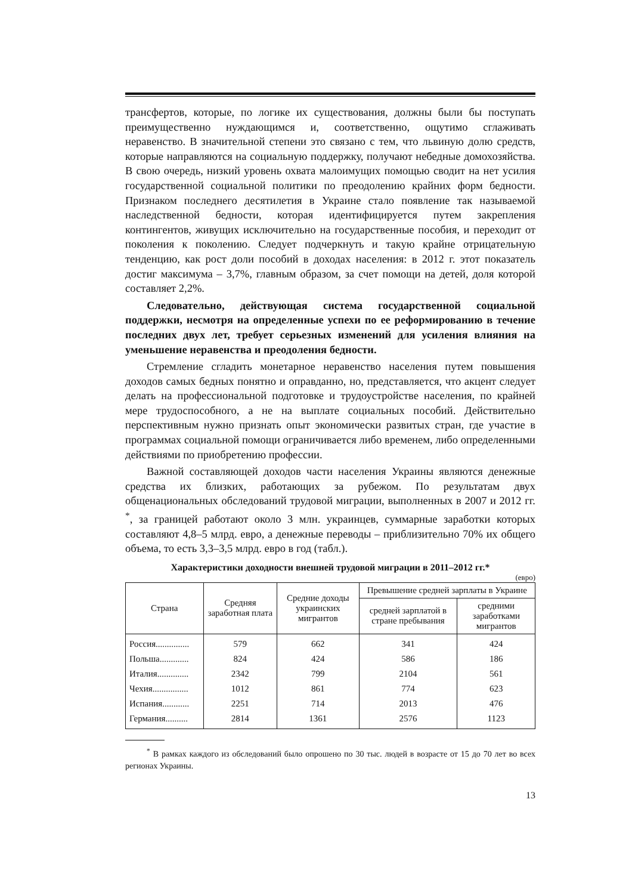трансфертов, которые, по логике их существования, должны были бы поступать преимущественно нуждающимся и, соответственно, ощутимо сглаживать неравенство. В значительной степени это связано с тем, что львиную долю средств, которые направляются на социальную поддержку, получают небедные домохозяйства. В свою очередь, низкий уровень охвата малоимущих помощью сводит на нет усилия государственной социальной политики по преодолению крайних форм бедности. Признаком последнего десятилетия в Украине стало появление так называемой наследственной бедности, которая идентифицируется путем закрепления контингентов, живущих исключительно на государственные пособия, и переходит от поколения к поколению. Следует подчеркнуть и такую крайне отрицательную тенденцию, как рост доли пособий в доходах населения: в 2012 г. этот показатель достиг максимума – 3,7%, главным образом, за счет помощи на детей, доля которой составляет 2,2%.
Следовательно, действующая система государственной социальной поддержки, несмотря на определенные успехи по ее реформированию в течение последних двух лет, требует серьезных изменений для усиления влияния на уменьшение неравенства и преодоления бедности.
Стремление сгладить монетарное неравенство населения путем повышения доходов самых бедных понятно и оправданно, но, представляется, что акцент следует делать на профессиональной подготовке и трудоустройстве населения, по крайней мере трудоспособного, а не на выплате социальных пособий. Действительно перспективным нужно признать опыт экономически развитых стран, где участие в программах социальной помощи ограничивается либо временем, либо определенными действиями по приобретению профессии.
Важной составляющей доходов части населения Украины являются денежные средства их близких, работающих за рубежом. По результатам двух общенациональных обследований трудовой миграции, выполненных в 2007 и 2012 гг. <sup>*</sup>, за границей работают около 3 млн. украинцев, суммарные заработки которых составляют 4,8–5 млрд. евро, а денежные переводы – приблизительно 70% их общего объема, то есть 3,3–3,5 млрд. евро в год (табл.).
Характеристики доходности внешней трудовой миграции в 2011–2012 гг.*
(евро)
| Страна | Средняя заработная плата | Средние доходы украинских мигрантов | Превышение средней зарплаты в Украине | |
| --- | --- | --- | --- | --- |
| | | | средней зарплатой в стране пребывания | средними заработками мигрантов |
| Россия............... | 579 | 662 | 341 | 424 |
| Польша............. | 824 | 424 | 586 | 186 |
| Италия.............. | 2342 | 799 | 2104 | 561 |
| Чехия................ | 1012 | 861 | 774 | 623 |
| Испания............ | 2251 | 714 | 2013 | 476 |
| Германия.......... | 2814 | 1361 | 2576 | 1123 |
<sup>*</sup> В рамках каждого из обследований было опрошено по 30 тыс. людей в возрасте от 15 до 70 лет во всех регионах Украины.
13